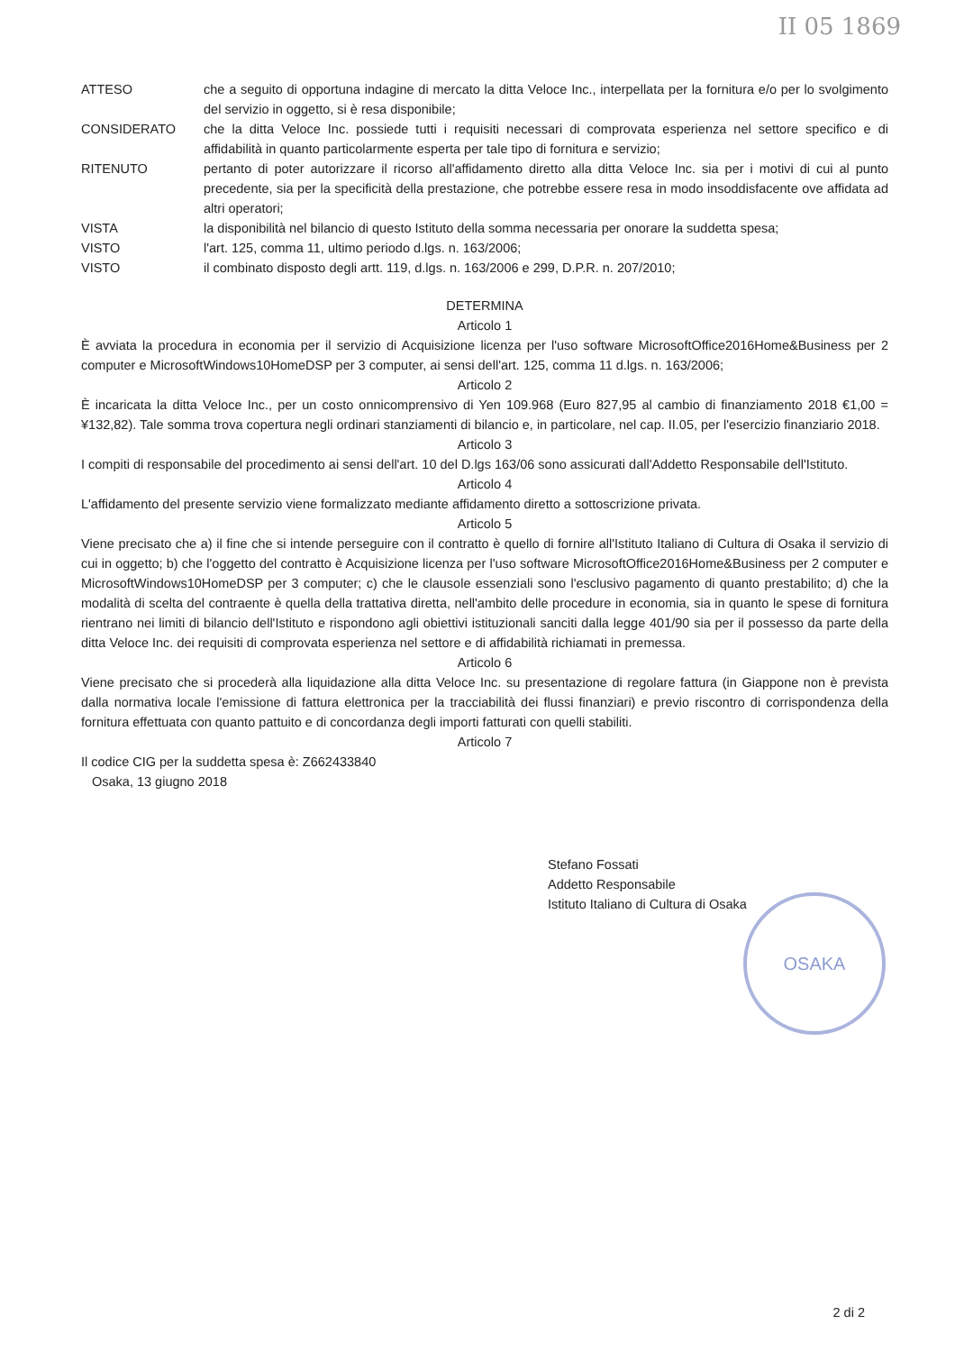II 05 1869
ATTESO che a seguito di opportuna indagine di mercato la ditta Veloce Inc., interpellata per la fornitura e/o per lo svolgimento del servizio in oggetto, si è resa disponibile;
CONSIDERATO che la ditta Veloce Inc. possiede tutti i requisiti necessari di comprovata esperienza nel settore specifico e di affidabilità in quanto particolarmente esperta per tale tipo di fornitura e servizio;
RITENUTO pertanto di poter autorizzare il ricorso all'affidamento diretto alla ditta Veloce Inc. sia per i motivi di cui al punto precedente, sia per la specificità della prestazione, che potrebbe essere resa in modo insoddisfacente ove affidata ad altri operatori;
VISTA la disponibilità nel bilancio di questo Istituto della somma necessaria per onorare la suddetta spesa;
VISTO l'art. 125, comma 11, ultimo periodo d.lgs. n. 163/2006;
VISTO il combinato disposto degli artt. 119, d.lgs. n. 163/2006 e 299, D.P.R. n. 207/2010;
DETERMINA
Articolo 1
È avviata la procedura in economia per il servizio di Acquisizione licenza per l'uso software MicrosoftOffice2016Home&Business per 2 computer e MicrosoftWindows10HomeDSP per 3 computer, ai sensi dell'art. 125, comma 11 d.lgs. n. 163/2006;
Articolo 2
È incaricata la ditta Veloce Inc., per un costo onnicomprensivo di Yen 109.968 (Euro 827,95 al cambio di finanziamento 2018 €1,00 = ¥132,82). Tale somma trova copertura negli ordinari stanziamenti di bilancio e, in particolare, nel cap. II.05, per l'esercizio finanziario 2018.
Articolo 3
I compiti di responsabile del procedimento ai sensi dell'art. 10 del D.lgs 163/06 sono assicurati dall'Addetto Responsabile dell'Istituto.
Articolo 4
L'affidamento del presente servizio viene formalizzato mediante affidamento diretto a sottoscrizione privata.
Articolo 5
Viene precisato che a) il fine che si intende perseguire con il contratto è quello di fornire all'Istituto Italiano di Cultura di Osaka il servizio di cui in oggetto; b) che l'oggetto del contratto è Acquisizione licenza per l'uso software MicrosoftOffice2016Home&Business per 2 computer e MicrosoftWindows10HomeDSP per 3 computer; c) che le clausole essenziali sono l'esclusivo pagamento di quanto prestabilito; d) che la modalità di scelta del contraente è quella della trattativa diretta, nell'ambito delle procedure in economia, sia in quanto le spese di fornitura rientrano nei limiti di bilancio dell'Istituto e rispondono agli obiettivi istituzionali sanciti dalla legge 401/90 sia per il possesso da parte della ditta Veloce Inc. dei requisiti di comprovata esperienza nel settore e di affidabilità richiamati in premessa.
Articolo 6
Viene precisato che si procederà alla liquidazione alla ditta Veloce Inc. su presentazione di regolare fattura (in Giappone non è prevista dalla normativa locale l'emissione di fattura elettronica per la tracciabilità dei flussi finanziari) e previo riscontro di corrispondenza della fornitura effettuata con quanto pattuito e di concordanza degli importi fatturati con quelli stabiliti.
Articolo 7
Il codice CIG per la suddetta spesa è: Z662433840
Osaka, 13 giugno 2018
Stefano Fossati
Addetto Responsabile
Istituto Italiano di Cultura di Osaka
OSAKA
2 di 2